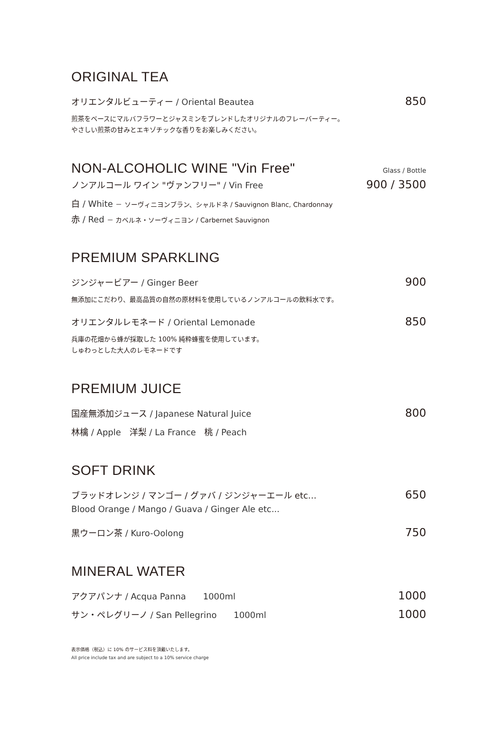ORIGINAL TEA
オリエンタルビューティー / Oriental Beautea 850
煎茶をベースにマルバフラワーとジャスミンをブレンドしたオリジナルのフレーバーティー。
やさしい煎茶の甘みとエキゾチックな香りをお楽しみください。
NON-ALCOHOLIC WINE "Vin Free"
Glass / Bottle
ノンアルコール ワイン "ヴァンフリー" / Vin Free 900 / 3500
白 / White － ソーヴィニヨンブラン、シャルドネ / Sauvignon Blanc, Chardonnay
赤 / Red － カベルネ・ソーヴィニヨン / Carbernet Sauvignon
PREMIUM SPARKLING
ジンジャービアー / Ginger Beer 900
無添加にこだわり、最高品質の自然の原材料を使用しているノンアルコールの飲料水です。
オリエンタルレモネード / Oriental Lemonade 850
兵庫の花畑から蜂が採取した 100% 純粋蜂蜜を使用しています。
しゅわっとした大人のレモネードです
PREMIUM JUICE
国産無添加ジュース / Japanese Natural Juice 800
林檎 / Apple　洋梨 / La France　桃 / Peach
SOFT DRINK
ブラッドオレンジ / マンゴー / グァバ / ジンジャーエール etc… 650
Blood Orange / Mango / Guava / Ginger Ale etc...
黒ウーロン茶 / Kuro-Oolong 750
MINERAL WATER
アクアパンナ / Acqua Panna　　1000ml 1000
サン・ペレグリーノ / San Pellegrino　　1000ml 1000
表示価格（税込）に 10% のサービス料を頂戴いたします。
All price include tax and are subject to a 10% service charge